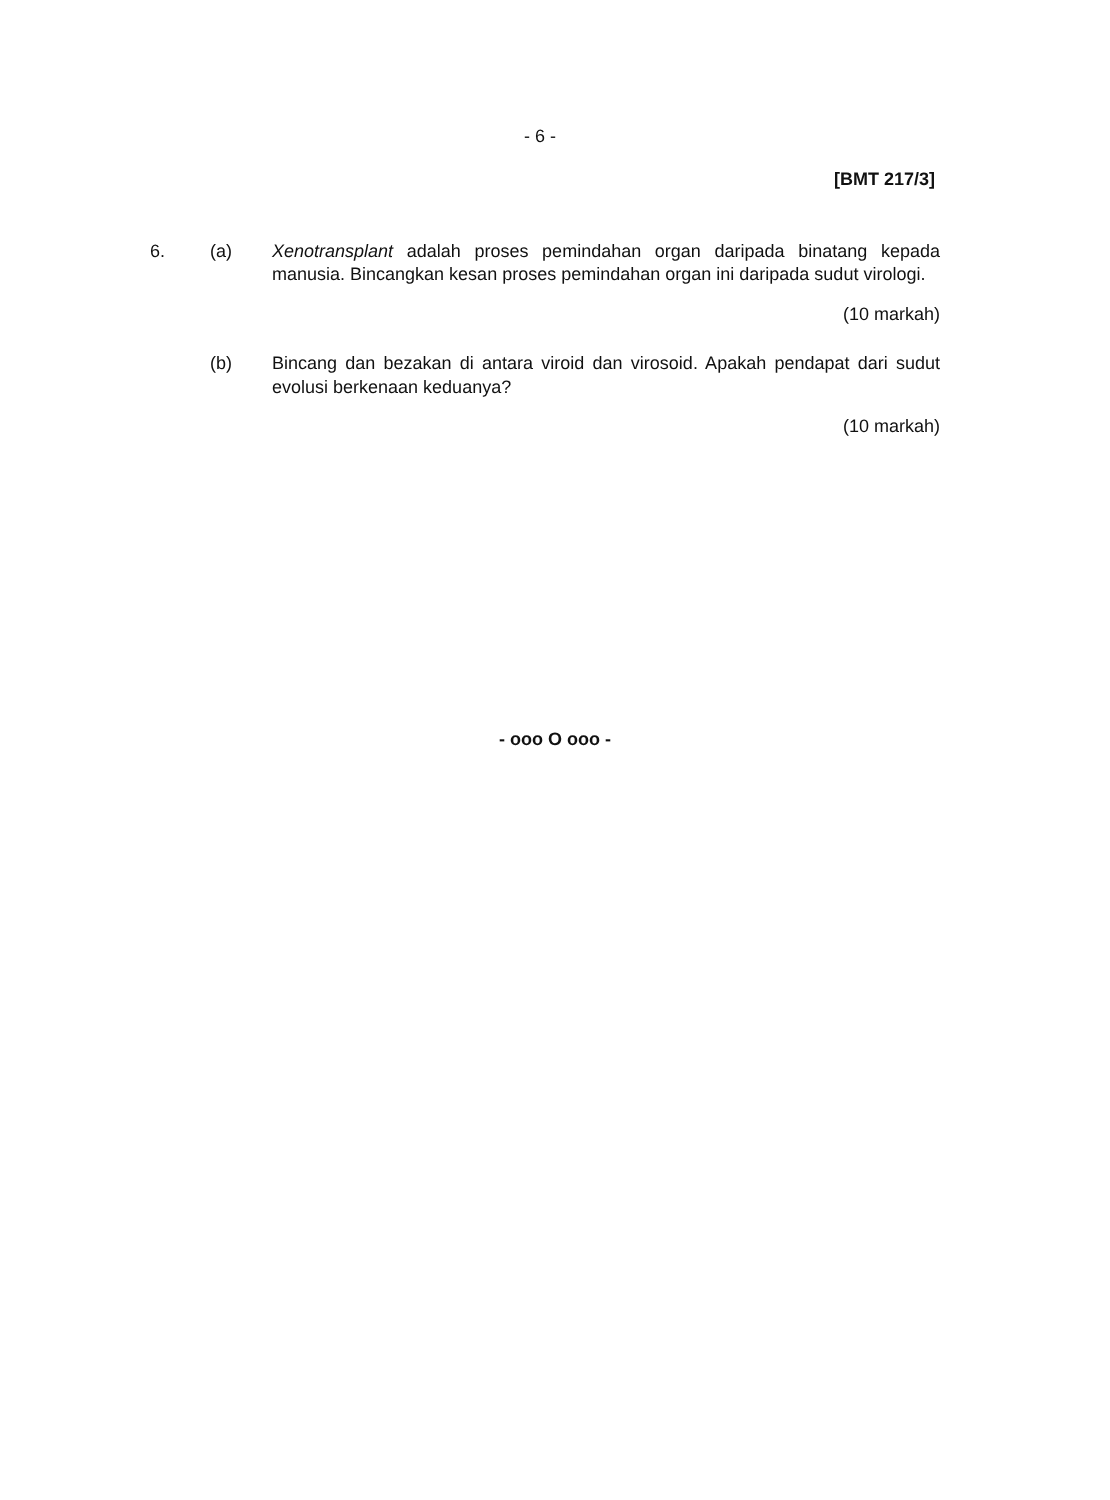- 6 -
[BMT 217/3]
6. (a) Xenotransplant adalah proses pemindahan organ daripada binatang kepada manusia. Bincangkan kesan proses pemindahan organ ini daripada sudut virologi.
(10 markah)
(b) Bincang dan bezakan di antara viroid dan virosoid. Apakah pendapat dari sudut evolusi berkenaan keduanya?
(10 markah)
- ooo O ooo -